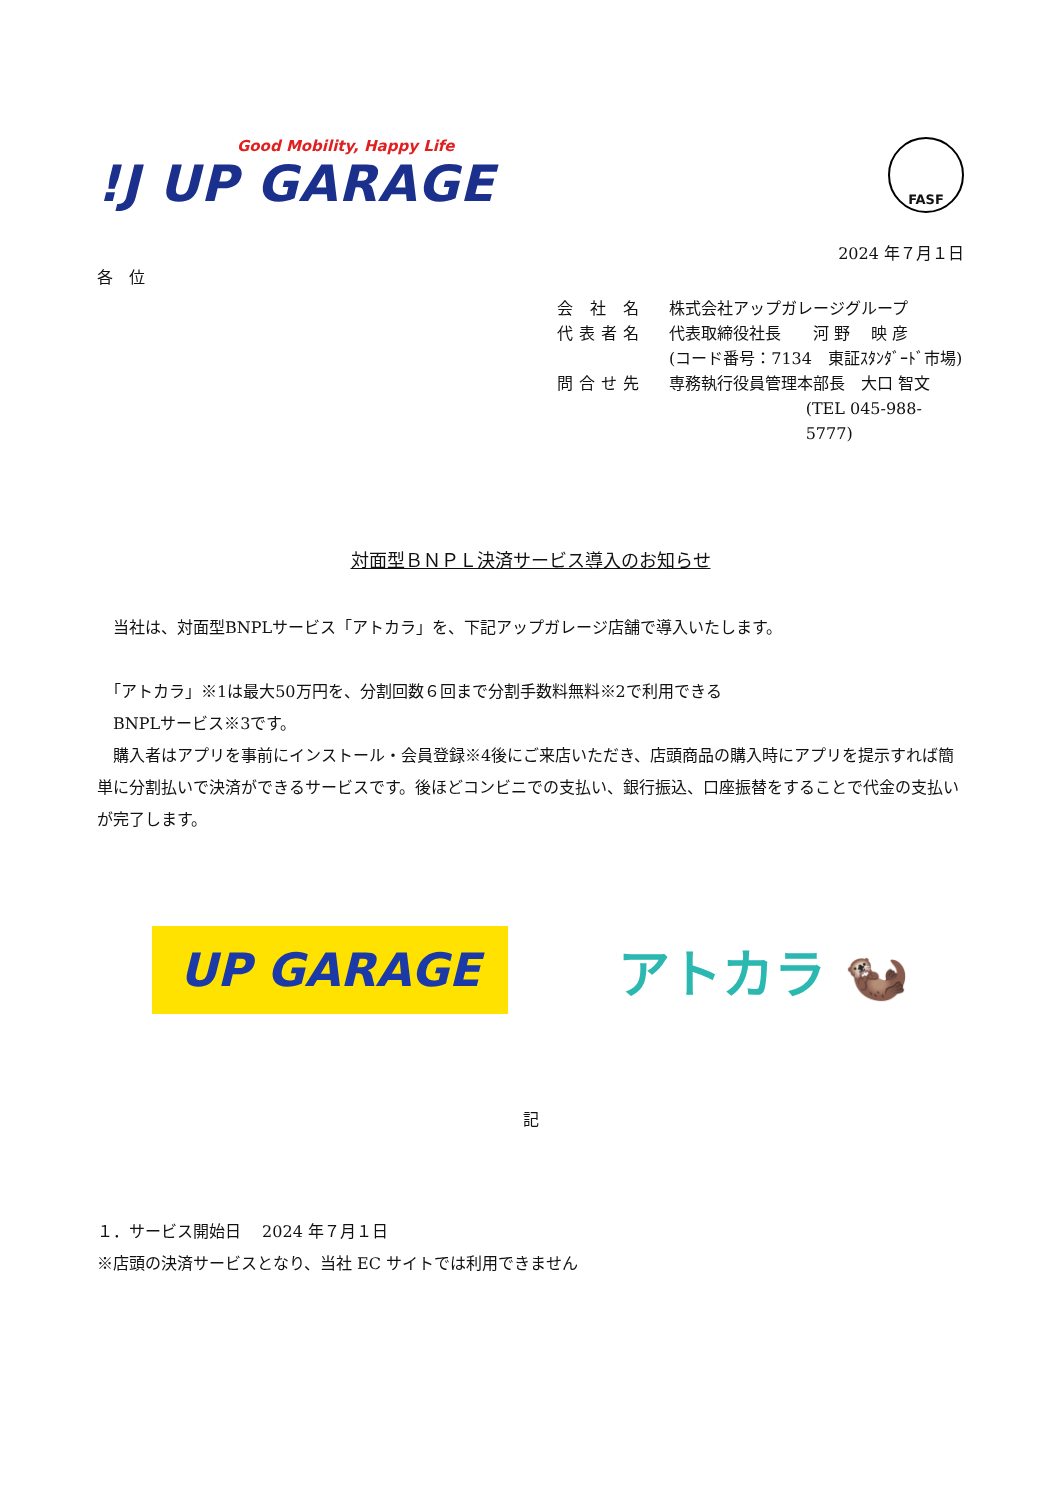Good Mobility, Happy Life
!J UP GARAGE
FASF
2024 年７月１日
各　位
会 社 名 株式会社アップガレージグループ
代表者名 代表取締役社長　　河 野　 映 彦
(コード番号：7134　東証ｽﾀﾝﾀﾞｰﾄﾞ市場)
問合せ先 専務執行役員管理本部長　大口 智文
(TEL 045-988-5777)
対面型ＢＮＰＬ決済サービス導入のお知らせ
　当社は、対面型BNPLサービス「アトカラ」を、下記アップガレージ店舗で導入いたします。
　「アトカラ」※1は最大50万円を、分割回数６回まで分割手数料無料※2で利用できる
　BNPLサービス※3です。
　購入者はアプリを事前にインストール・会員登録※4後にご来店いただき、店頭商品の購入時にアプリを提示すれば簡単に分割払いで決済ができるサービスです。後ほどコンビニでの支払い、銀行振込、口座振替をすることで代金の支払いが完了します。
UP GARAGE
アトカラ 🦦
記
１．サービス開始日　 2024 年７月１日
※店頭の決済サービスとなり、当社 EC サイトでは利用できません